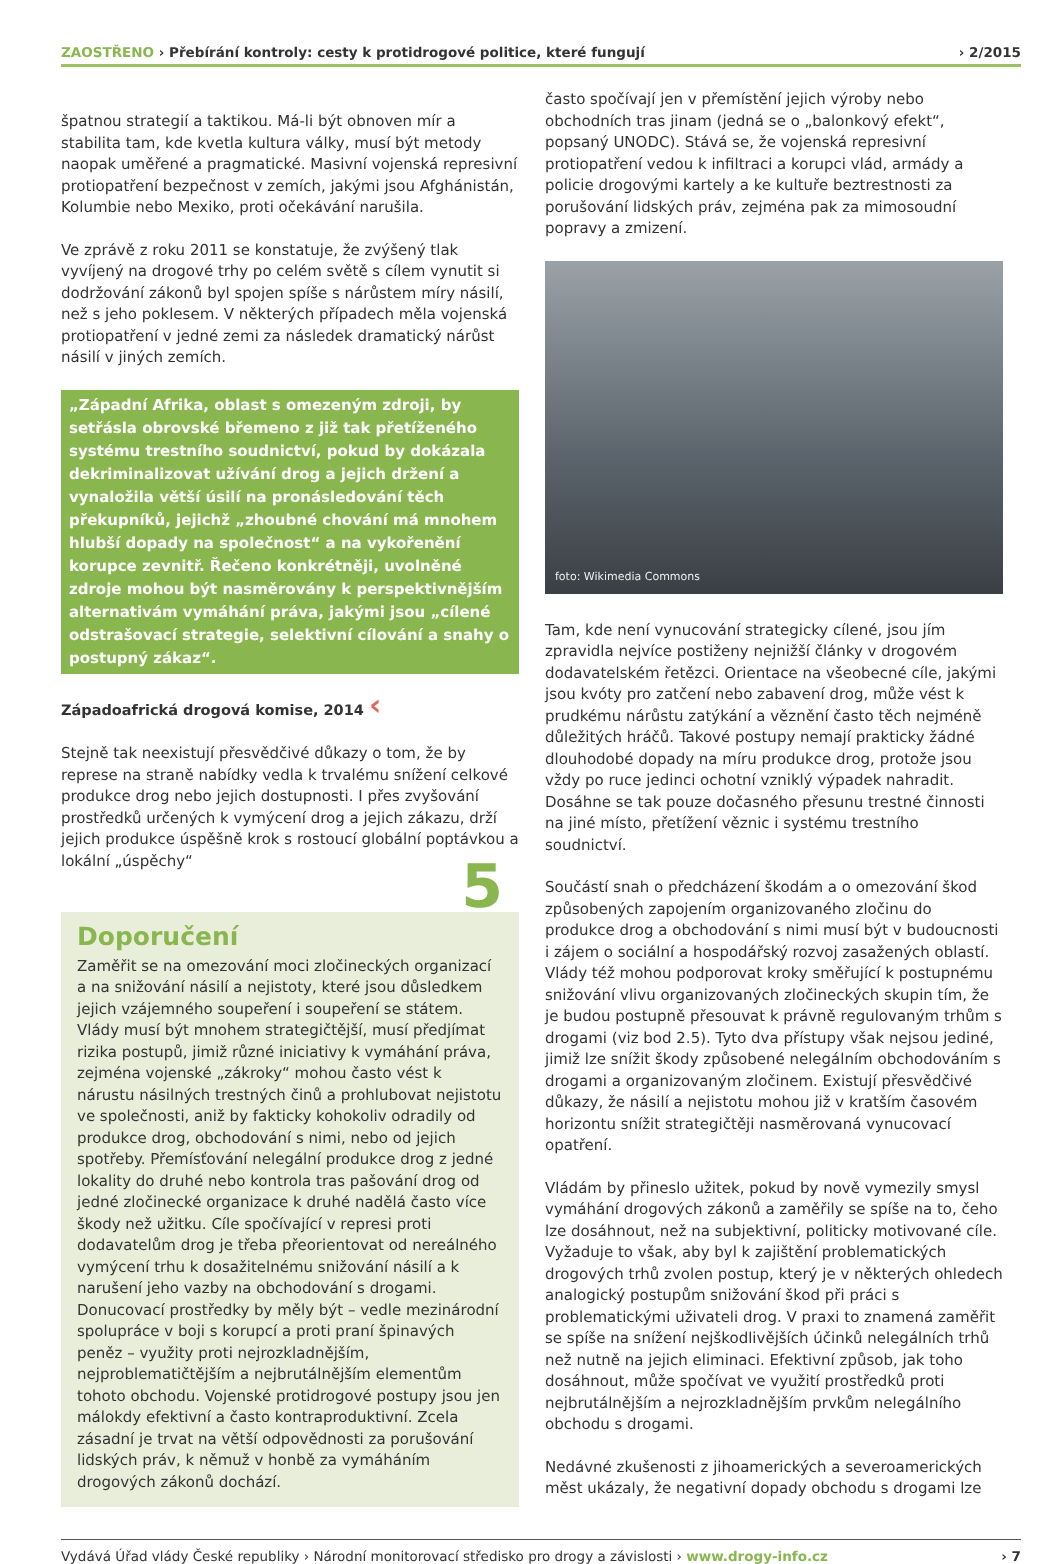ZAOSTŘENO › Přebírání kontroly: cesty k protidrogové politice, které fungují
› 2/2015
špatnou strategií a taktikou. Má-li být obnoven mír a stabilita tam, kde kvetla kultura války, musí být metody naopak uměřené a pragmatické. Masivní vojenská represivní protiopatření bezpečnost v zemích, jakými jsou Afghánistán, Kolumbie nebo Mexiko, proti očekávání narušila.
Ve zprávě z roku 2011 se konstatuje, že zvýšený tlak vyvíjený na drogové trhy po celém světě s cílem vynutit si dodržování zákonů byl spojen spíše s nárůstem míry násilí, než s jeho poklesem. V některých případech měla vojenská protiopatření v jedné zemi za následek dramatický nárůst násilí v jiných zemích.
„Západní Afrika, oblast s omezeným zdroji, by setřásla obrovské břemeno z již tak přetíženého systému trestního soudnictví, pokud by dokázala dekriminalizovat užívání drog a jejich držení a vynaložila větší úsilí na pronásledování těch překupníků, jejichž „zhoubné chování má mnohem hlubší dopady na společnost“ a na vykořenění korupce zevnitř. Řečeno konkrétněji, uvolněné zdroje mohou být nasměrovány k perspektivnějším alternativám vymáhání práva, jakými jsou „cílené odstrašovací strategie, selektivní cílování a snahy o postupný zákaz“.
Západoafrická drogová komise, 2014 ‹
Stejně tak neexistují přesvědčivé důkazy o tom, že by represe na straně nabídky vedla k trvalému snížení celkové produkce drog nebo jejich dostupnosti. I přes zvyšování prostředků určených k vymýcení drog a jejich zákazu, drží jejich produkce úspěšně krok s rostoucí globální poptávkou a lokální „úspěchy“
Doporučení 5
Zaměřit se na omezování moci zločineckých organizací a na snižování násilí a nejistoty, které jsou důsledkem jejich vzájemného soupeření i soupeření se státem. Vlády musí být mnohem strategičtější, musí předjímat rizika postupů, jimiž různé iniciativy k vymáhání práva, zejména vojenské „zákroky“ mohou často vést k nárustu násilných trestných činů a prohlubovat nejistotu ve společnosti, aniž by fakticky kohokoliv odradily od produkce drog, obchodování s nimi, nebo od jejich spotřeby. Přemísťování nelegální produkce drog z jedné lokality do druhé nebo kontrola tras pašování drog od jedné zločinecké organizace k druhé nadělá často více škody než užitku. Cíle spočívající v represi proti dodavatelům drog je třeba přeorientovat od nereálného vymýcení trhu k dosažitelnému snižování násilí a k narušení jeho vazby na obchodování s drogami. Donucovací prostředky by měly být – vedle mezinárodní spolupráce v boji s korupcí a proti praní špinavých peněz – využity proti nejrozkladnějším, nejproblematičtějším a nejbrutálnějším elementům tohoto obchodu. Vojenské protidrogové postupy jsou jen málokdy efektivní a často kontraproduktivní. Zcela zásadní je trvat na větší odpovědnosti za porušování lidských práv, k němuž v honbě za vymáháním drogových zákonů dochází.
často spočívají jen v přemístění jejich výroby nebo obchodních tras jinam (jedná se o „balonkový efekt“, popsaný UNODC). Stává se, že vojenská represivní protiopatření vedou k infiltraci a korupci vlád, armády a policie drogovými kartely a ke kultuře beztrestnosti za porušování lidských práv, zejména pak za mimosoudní popravy a zmizení.
foto: Wikimedia Commons
Tam, kde není vynucování strategicky cílené, jsou jím zpravidla nejvíce postiženy nejnižší články v drogovém dodavatelském řetězci. Orientace na všeobecné cíle, jakými jsou kvóty pro zatčení nebo zabavení drog, může vést k prudkému nárůstu zatýkání a věznění často těch nejméně důležitých hráčů. Takové postupy nemají prakticky žádné dlouhodobé dopady na míru produkce drog, protože jsou vždy po ruce jedinci ochotní vzniklý výpadek nahradit. Dosáhne se tak pouze dočasného přesunu trestné činnosti na jiné místo, přetížení věznic i systému trestního soudnictví.
Součástí snah o předcházení škodám a o omezování škod způsobených zapojením organizovaného zločinu do produkce drog a obchodování s nimi musí být v budoucnosti i zájem o sociální a hospodářský rozvoj zasažených oblastí. Vlády též mohou podporovat kroky směřující k postupnému snižování vlivu organizovaných zločineckých skupin tím, že je budou postupně přesouvat k právně regulovaným trhům s drogami (viz bod 2.5). Tyto dva přístupy však nejsou jediné, jimiž lze snížit škody způsobené nelegálním obchodováním s drogami a organizovaným zločinem. Existují přesvědčivé důkazy, že násilí a nejistotu mohou již v kratším časovém horizontu snížit strategičtěji nasměrovaná vynucovací opatření.
Vládám by přineslo užitek, pokud by nově vymezily smysl vymáhání drogových zákonů a zaměřily se spíše na to, čeho lze dosáhnout, než na subjektivní, politicky motivované cíle. Vyžaduje to však, aby byl k zajištění problematických drogových trhů zvolen postup, který je v některých ohledech analogický postupům snižování škod při práci s problematickými uživateli drog. V praxi to znamená zaměřit se spíše na snížení nejškodlivějších účinků nelegálních trhů než nutně na jejich eliminaci. Efektivní způsob, jak toho dosáhnout, může spočívat ve využití prostředků proti nejbrutálnějším a nejrozkladnějším prvkům nelegálního obchodu s drogami.
Nedávné zkušenosti z jihoamerických a severoamerických měst ukázaly, že negativní dopady obchodu s drogami lze
Vydává Úřad vlády České republiky › Národní monitorovací středisko pro drogy a závislosti › www.drogy-info.cz
› 7